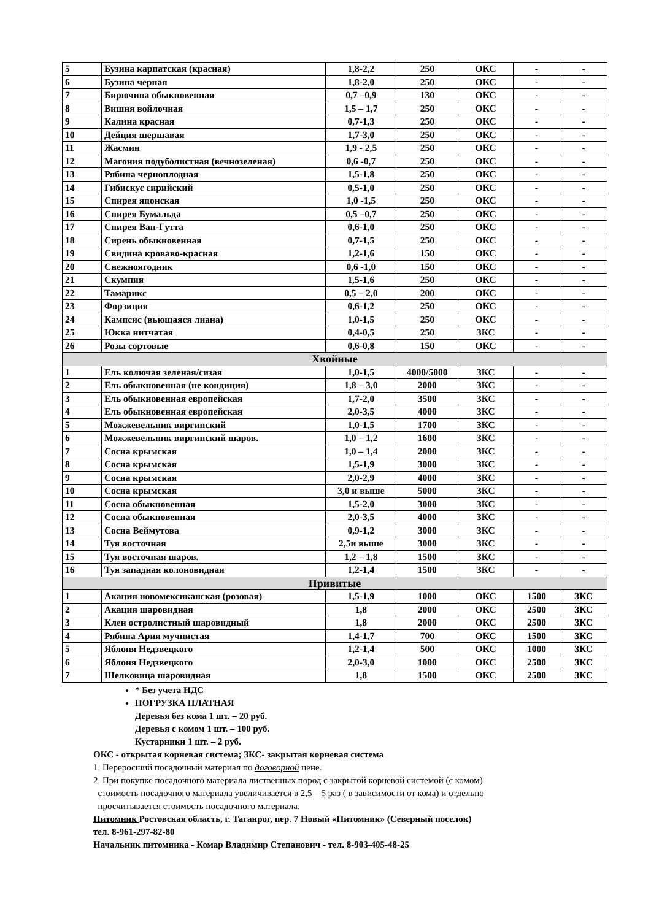| 5 | Бузина карпатская (красная) | 1,8-2,2 | 250 | ОКС | - | - |
| 6 | Бузина черная | 1,8-2,0 | 250 | ОКС | - | - |
| 7 | Бирючина обыкновенная | 0,7 –0,9 | 130 | ОКС | - | - |
| 8 | Вишня войлочная | 1,5 – 1,7 | 250 | ОКС | - | - |
| 9 | Калина красная | 0,7-1,3 | 250 | ОКС | - | - |
| 10 | Дейция шершавая | 1,7-3,0 | 250 | ОКС | - | - |
| 11 | Жасмин | 1,9 - 2,5 | 250 | ОКС | - | - |
| 12 | Магония подуболистная (вечнозеленая) | 0,6 -0,7 | 250 | ОКС | - | - |
| 13 | Рябина черноплодная | 1,5-1,8 | 250 | ОКС | - | - |
| 14 | Гибискус сирийский | 0,5-1,0 | 250 | ОКС | - | - |
| 15 | Спирея японская | 1,0 -1,5 | 250 | ОКС | - | - |
| 16 | Спирея Бумальда | 0,5 –0,7 | 250 | ОКС | - | - |
| 17 | Спирея Ван-Гутта | 0,6-1,0 | 250 | ОКС | - | - |
| 18 | Сирень обыкновенная | 0,7-1,5 | 250 | ОКС | - | - |
| 19 | Свидина кроваво-красная | 1,2-1,6 | 150 | ОКС | - | - |
| 20 | Снежноягодник | 0,6 -1,0 | 150 | ОКС | - | - |
| 21 | Скумпия | 1,5-1,6 | 250 | ОКС | - | - |
| 22 | Тамарикс | 0,5 – 2,0 | 200 | ОКС | - | - |
| 23 | Форзиция | 0,6-1,2 | 250 | ОКС | - | - |
| 24 | Кампсис (вьющаяся лиана) | 1,0-1,5 | 250 | ОКС | - | - |
| 25 | Юкка нитчатая | 0,4-0,5 | 250 | ЗКС | - | - |
| 26 | Розы сортовые | 0,6-0,8 | 150 | ОКС | - | - |
| Хвойные | | | | | | |
| 1 | Ель колючая зеленая/сизая | 1,0-1,5 | 4000/5000 | ЗКС | - | - |
| 2 | Ель обыкновенная (не кондиция) | 1,8 – 3,0 | 2000 | ЗКС | - | - |
| 3 | Ель обыкновенная европейская | 1,7-2,0 | 3500 | ЗКС | - | - |
| 4 | Ель обыкновенная европейская | 2,0-3,5 | 4000 | ЗКС | - | - |
| 5 | Можжевельник виргинский | 1,0-1,5 | 1700 | ЗКС | - | - |
| 6 | Можжевельник виргинский шаров. | 1,0 – 1,2 | 1600 | ЗКС | - | - |
| 7 | Сосна крымская | 1,0 – 1,4 | 2000 | ЗКС | - | - |
| 8 | Сосна крымская | 1,5-1,9 | 3000 | ЗКС | - | - |
| 9 | Сосна крымская | 2,0-2,9 | 4000 | ЗКС | - | - |
| 10 | Сосна крымская | 3,0 и выше | 5000 | ЗКС | - | - |
| 11 | Сосна обыкновенная | 1,5-2,0 | 3000 | ЗКС | - | - |
| 12 | Сосна обыкновенная | 2,0-3,5 | 4000 | ЗКС | - | - |
| 13 | Сосна Веймутова | 0,9-1,2 | 3000 | ЗКС | - | - |
| 14 | Туя восточная | 2,5и выше | 3000 | ЗКС | - | - |
| 15 | Туя восточная шаров. | 1,2 – 1,8 | 1500 | ЗКС | - | - |
| 16 | Туя западная колоновидная | 1,2-1,4 | 1500 | ЗКС | - | - |
| Привитые | | | | | | |
| 1 | Акация новомексиканская (розовая) | 1,5-1,9 | 1000 | ОКС | 1500 | ЗКС |
| 2 | Акация шаровидная | 1,8 | 2000 | ОКС | 2500 | ЗКС |
| 3 | Клен остролистный шаровидный | 1,8 | 2000 | ОКС | 2500 | ЗКС |
| 4 | Рябина Ария мучнистая | 1,4-1,7 | 700 | ОКС | 1500 | ЗКС |
| 5 | Яблоня Недзвецкого | 1,2-1,4 | 500 | ОКС | 1000 | ЗКС |
| 6 | Яблоня Недзвецкого | 2,0-3,0 | 1000 | ОКС | 2500 | ЗКС |
| 7 | Шелковица шаровидная | 1,8 | 1500 | ОКС | 2500 | ЗКС |
* Без учета НДС
ПОГРУЗКА ПЛАТНАЯ
Деревья без кома 1 шт. – 20 руб.
Деревья с комом 1 шт. – 100 руб.
Кустарники 1 шт. – 2 руб.
ОКС - открытая корневая система; ЗКС- закрытая корневая система
1. Переросший посадочный материал по договорной цене.
2. При покупке посадочного материала лиственных пород с закрытой корневой системой (с комом)
стоимость посадочного материала увеличивается в 2,5 – 5 раз ( в зависимости от кома) и отдельно
просчитывается стоимость посадочного материала.
Питомник Ростовская область, г. Таганрог, пер. 7 Новый «Питомник» (Северный поселок)
тел. 8-961-297-82-80
Начальник питомника - Комар Владимир Степанович - тел. 8-903-405-48-25